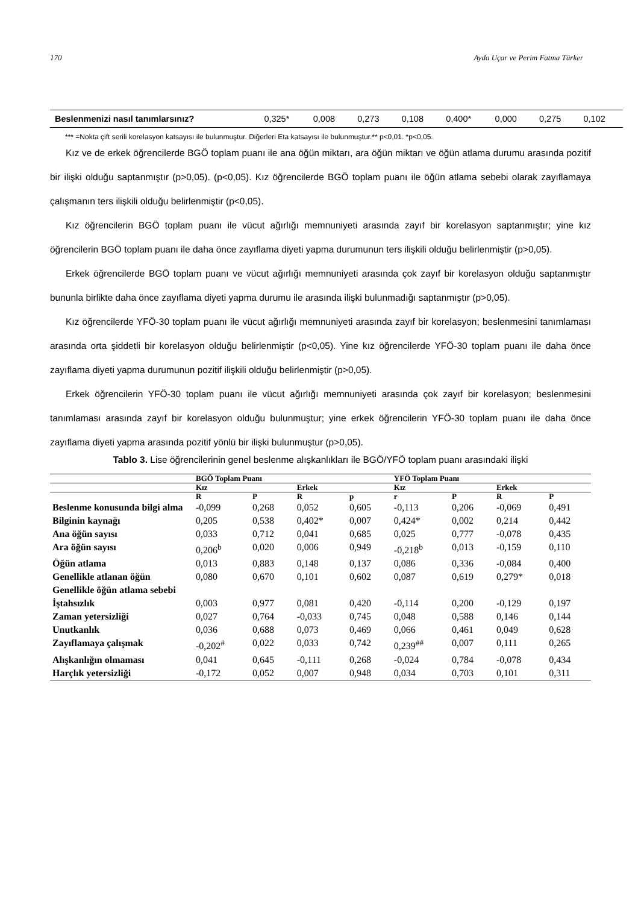170 Ayda Uçar ve Perim Fatma Türker
| Beslenmenizi nasıl tanımlarsınız? | 0,325* | 0,008 | 0,273 | 0,108 | 0,400* | 0,000 | 0,275 | 0,102 |
*** =Nokta çift serili korelasyon katsayısı ile bulunmuştur. Diğerleri Eta katsayısı ile bulunmuştur.** p<0,01. *p<0,05.
Kız ve de erkek öğrencilerde BGÖ toplam puanı ile ana öğün miktarı, ara öğün miktarı ve öğün atlama durumu arasında pozitif bir ilişki olduğu saptanmıştır (p>0,05). (p<0,05). Kız öğrencilerde BGÖ toplam puanı ile öğün atlama sebebi olarak zayıflamaya çalışmanın ters ilişkili olduğu belirlenmiştir (p<0,05).
Kız öğrencilerin BGÖ toplam puanı ile vücut ağırlığı memnuniyeti arasında zayıf bir korelasyon saptanmıştır; yine kız öğrencilerin BGÖ toplam puanı ile daha önce zayıflama diyeti yapma durumunun ters ilişkili olduğu belirlenmiştir (p>0,05).
Erkek öğrencilerde BGÖ toplam puanı ve vücut ağırlığı memnuniyeti arasında çok zayıf bir korelasyon olduğu saptanmıştır bununla birlikte daha önce zayıflama diyeti yapma durumu ile arasında ilişki bulunmadığı saptanmıştır (p>0,05).
Kız öğrencilerde YFÖ-30 toplam puanı ile vücut ağırlığı memnuniyeti arasında zayıf bir korelasyon; beslenmesini tanımlaması arasında orta şiddetli bir korelasyon olduğu belirlenmiştir (p<0,05). Yine kız öğrencilerde YFÖ-30 toplam puanı ile daha önce zayıflama diyeti yapma durumunun pozitif ilişkili olduğu belirlenmiştir (p>0,05).
Erkek öğrencilerin YFÖ-30 toplam puanı ile vücut ağırlığı memnuniyeti arasında çok zayıf bir korelasyon; beslenmesini tanımlaması arasında zayıf bir korelasyon olduğu bulunmuştur; yine erkek öğrencilerin YFÖ-30 toplam puanı ile daha önce zayıflama diyeti yapma arasında pozitif yönlü bir ilişki bulunmuştur (p>0,05).
Tablo 3. Lise öğrencilerinin genel beslenme alışkanlıkları ile BGÖ/YFÖ toplam puanı arasındaki ilişki
| | BGÖ Toplam Puanı | | | | YFÖ Toplam Puanı | | | |
| --- | --- | --- | --- | --- | --- | --- | --- | --- |
| | Kız | | Erkek | | Kız | | Erkek | |
| | R | P | R | p | r | P | R | P |
| Beslenme konusunda bilgi alma | -0,099 | 0,268 | 0,052 | 0,605 | -0,113 | 0,206 | -0,069 | 0,491 |
| Bilginin kaynağı | 0,205 | 0,538 | 0,402* | 0,007 | 0,424* | 0,002 | 0,214 | 0,442 |
| Ana öğün sayısı | 0,033 | 0,712 | 0,041 | 0,685 | 0,025 | 0,777 | -0,078 | 0,435 |
| Ara öğün sayısı | 0,206<sup>b</sup> | 0,020 | 0,006 | 0,949 | -0,218<sup>b</sup> | 0,013 | -0,159 | 0,110 |
| Öğün atlama | 0,013 | 0,883 | 0,148 | 0,137 | 0,086 | 0,336 | -0,084 | 0,400 |
| Genellikle atlanan öğün | 0,080 | 0,670 | 0,101 | 0,602 | 0,087 | 0,619 | 0,279* | 0,018 |
| Genellikle öğün atlama sebebi | | | | | | | | |
| İştahsızlık | 0,003 | 0,977 | 0,081 | 0,420 | -0,114 | 0,200 | -0,129 | 0,197 |
| Zaman yetersizliği | 0,027 | 0,764 | -0,033 | 0,745 | 0,048 | 0,588 | 0,146 | 0,144 |
| Unutkanlık | 0,036 | 0,688 | 0,073 | 0,469 | 0,066 | 0,461 | 0,049 | 0,628 |
| Zayıflamaya çalışmak | -0,202<sup>#</sup> | 0,022 | 0,033 | 0,742 | 0,239<sup>##</sup> | 0,007 | 0,111 | 0,265 |
| Alışkanlığın olmaması | 0,041 | 0,645 | -0,111 | 0,268 | -0,024 | 0,784 | -0,078 | 0,434 |
| Harçlık yetersizliği | -0,172 | 0,052 | 0,007 | 0,948 | 0,034 | 0,703 | 0,101 | 0,311 |